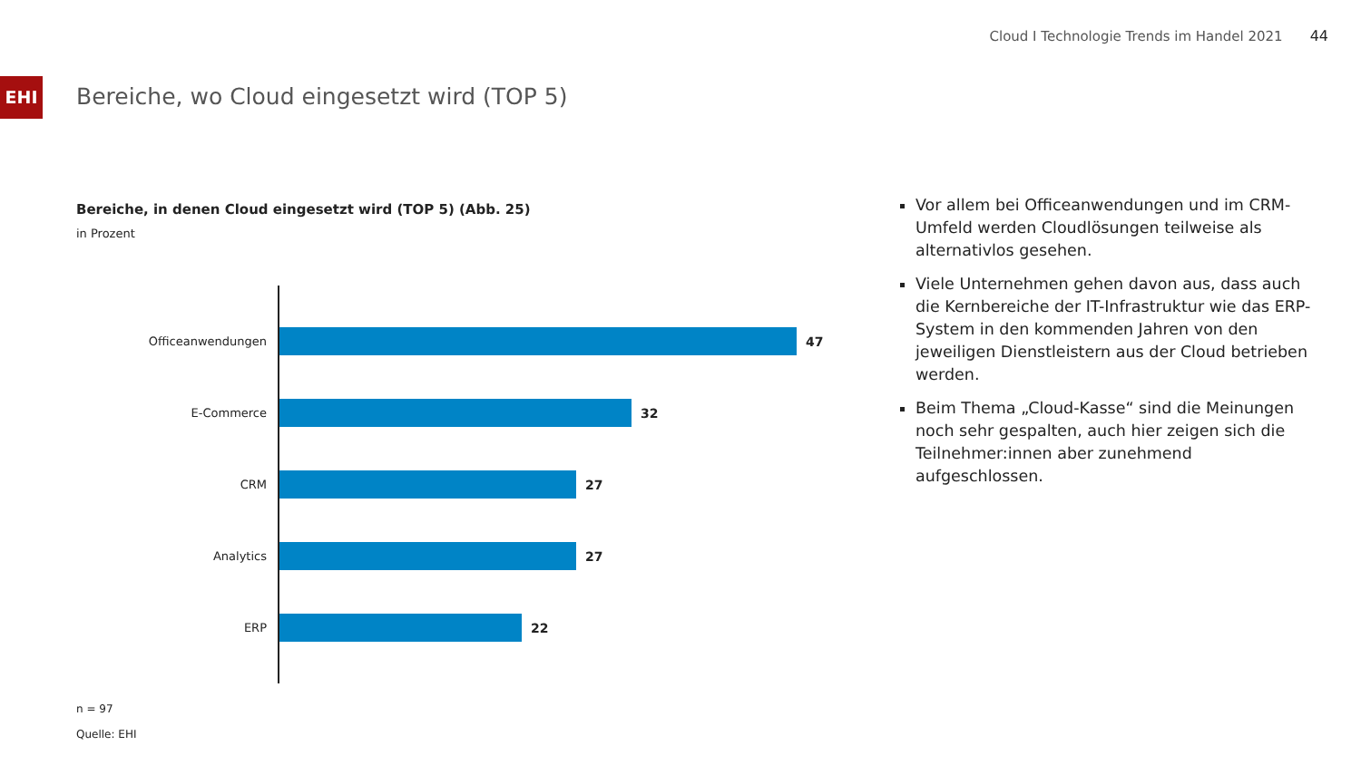Cloud I Technologie Trends im Handel 2021 44
EHI
Bereiche, wo Cloud eingesetzt wird (TOP 5)
Bereiche, in denen Cloud eingesetzt wird (TOP 5) (Abb. 25)
in Prozent
Officeanwendungen
47
E-Commerce
32
CRM
27
Analytics
27
ERP
22
n = 97
Quelle: EHI
Vor allem bei Officeanwendungen und im CRM-Umfeld werden Cloudlösungen teilweise als alternativlos gesehen.
Viele Unternehmen gehen davon aus, dass auch die Kernbereiche der IT-Infrastruktur wie das ERP-System in den kommenden Jahren von den jeweiligen Dienstleistern aus der Cloud betrieben werden.
Beim Thema „Cloud-Kasse“ sind die Meinungen noch sehr gespalten, auch hier zeigen sich die Teilnehmer:innen aber zunehmend aufgeschlossen.